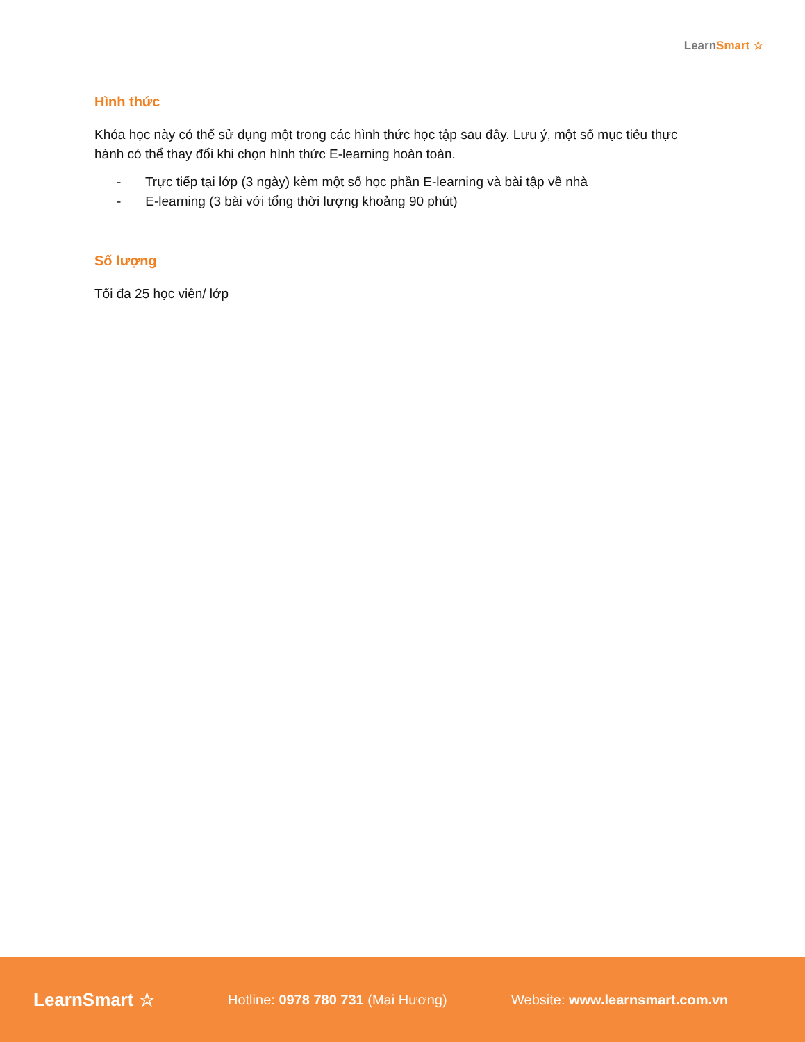LearnSmart ☆
Hình thức
Khóa học này có thể sử dụng một trong các hình thức học tập sau đây. Lưu ý, một số mục tiêu thực hành có thể thay đổi khi chọn hình thức E-learning hoàn toàn.
- Trực tiếp tại lớp (3 ngày) kèm một số học phần E-learning và bài tập về nhà
- E-learning (3 bài với tổng thời lượng khoảng 90 phút)
Số lượng
Tối đa 25 học viên/ lớp
LearnSmart ☆
Hotline: 0978 780 731 (Mai Hương) Website: www.learnsmart.com.vn